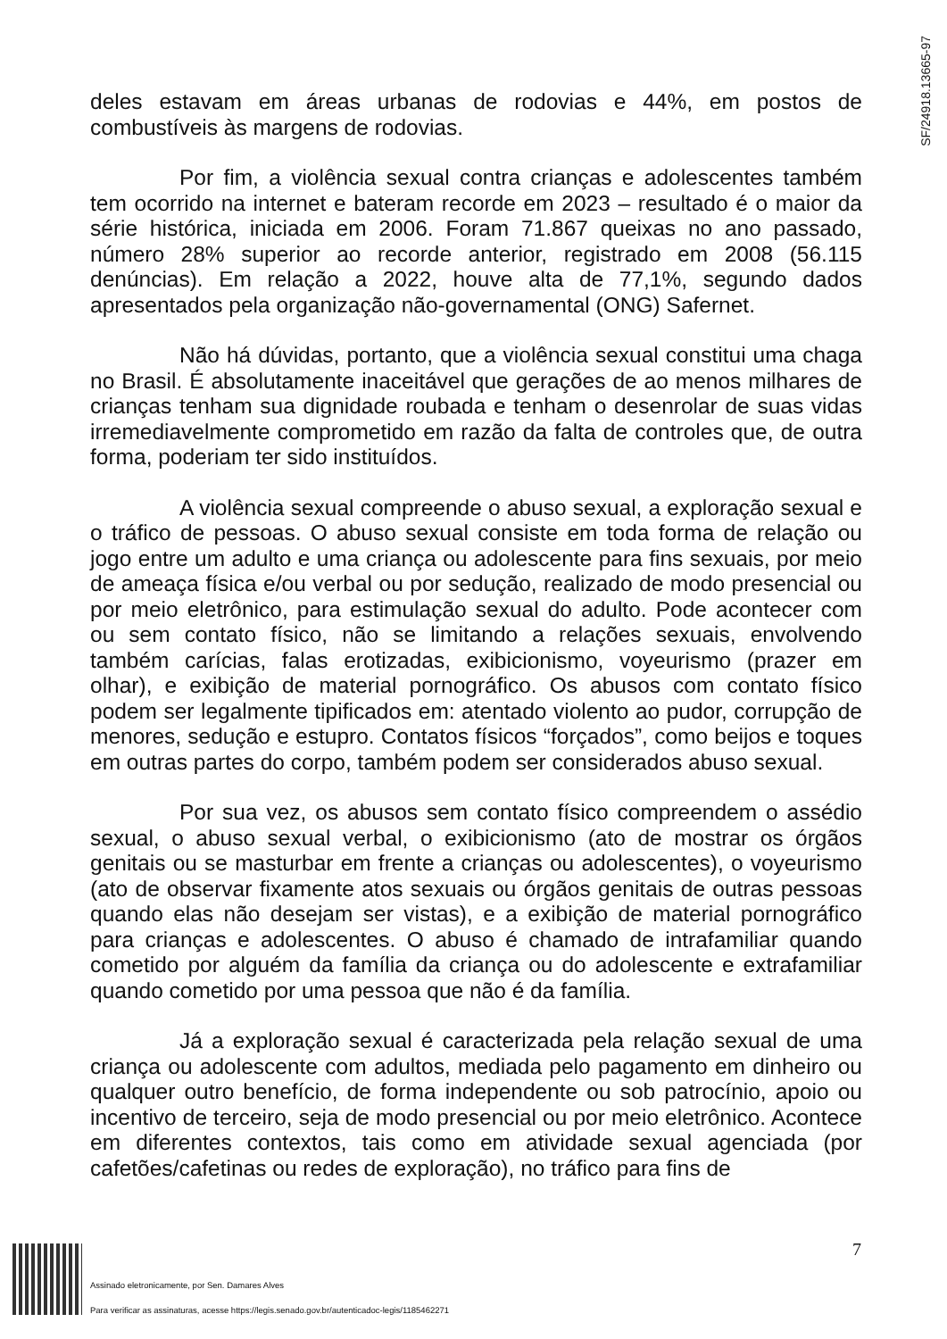SF/24918.13665-97
deles estavam em áreas urbanas de rodovias e 44%, em postos de combustíveis às margens de rodovias.
Por fim, a violência sexual contra crianças e adolescentes também tem ocorrido na internet e bateram recorde em 2023 – resultado é o maior da série histórica, iniciada em 2006. Foram 71.867 queixas no ano passado, número 28% superior ao recorde anterior, registrado em 2008 (56.115 denúncias). Em relação a 2022, houve alta de 77,1%, segundo dados apresentados pela organização não-governamental (ONG) Safernet.
Não há dúvidas, portanto, que a violência sexual constitui uma chaga no Brasil. É absolutamente inaceitável que gerações de ao menos milhares de crianças tenham sua dignidade roubada e tenham o desenrolar de suas vidas irremediavelmente comprometido em razão da falta de controles que, de outra forma, poderiam ter sido instituídos.
A violência sexual compreende o abuso sexual, a exploração sexual e o tráfico de pessoas. O abuso sexual consiste em toda forma de relação ou jogo entre um adulto e uma criança ou adolescente para fins sexuais, por meio de ameaça física e/ou verbal ou por sedução, realizado de modo presencial ou por meio eletrônico, para estimulação sexual do adulto. Pode acontecer com ou sem contato físico, não se limitando a relações sexuais, envolvendo também carícias, falas erotizadas, exibicionismo, voyeurismo (prazer em olhar), e exibição de material pornográfico. Os abusos com contato físico podem ser legalmente tipificados em: atentado violento ao pudor, corrupção de menores, sedução e estupro. Contatos físicos “forçados”, como beijos e toques em outras partes do corpo, também podem ser considerados abuso sexual.
Por sua vez, os abusos sem contato físico compreendem o assédio sexual, o abuso sexual verbal, o exibicionismo (ato de mostrar os órgãos genitais ou se masturbar em frente a crianças ou adolescentes), o voyeurismo (ato de observar fixamente atos sexuais ou órgãos genitais de outras pessoas quando elas não desejam ser vistas), e a exibição de material pornográfico para crianças e adolescentes. O abuso é chamado de intrafamiliar quando cometido por alguém da família da criança ou do adolescente e extrafamiliar quando cometido por uma pessoa que não é da família.
Já a exploração sexual é caracterizada pela relação sexual de uma criança ou adolescente com adultos, mediada pelo pagamento em dinheiro ou qualquer outro benefício, de forma independente ou sob patrocínio, apoio ou incentivo de terceiro, seja de modo presencial ou por meio eletrônico. Acontece em diferentes contextos, tais como em atividade sexual agenciada (por cafetões/cafetinas ou redes de exploração), no tráfico para fins de
7
Assinado eletronicamente, por Sen. Damares Alves
Para verificar as assinaturas, acesse https://legis.senado.gov.br/autenticadoc-legis/1185462271